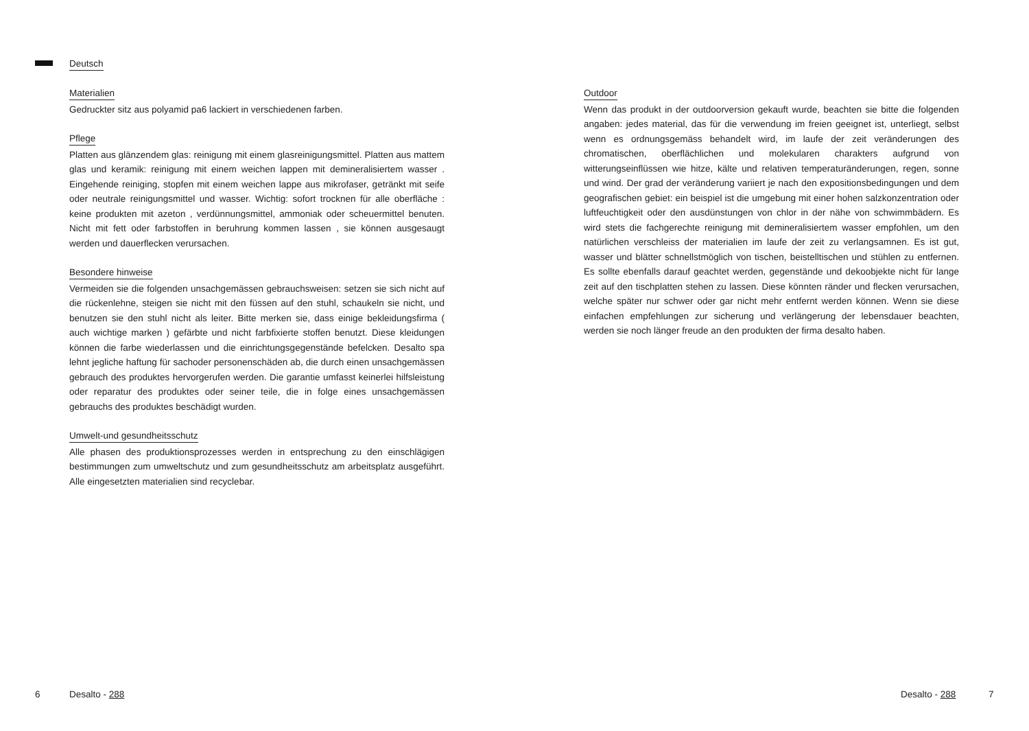Deutsch
Materialien
Gedruckter sitz aus polyamid pa6 lackiert in verschiedenen farben.
Pflege
Platten aus glänzendem glas: reinigung mit einem glasreinigungsmittel. Platten aus mattem glas und keramik: reinigung mit einem weichen lappen mit demineralisiertem wasser . Eingehende reiniging, stopfen mit einem weichen lappe aus mikrofaser, getränkt mit seife oder neutrale reinigungsmittel und wasser. Wichtig: sofort trocknen für alle oberfläche : keine produkten mit azeton , verdünnungsmittel, ammoniak oder scheuermittel benuten. Nicht mit fett oder farbstoffen in beruhrung kommen lassen , sie können ausgesaugt werden und dauerflecken verursachen.
Besondere hinweise
Vermeiden sie die folgenden unsachgemässen gebrauchsweisen: setzen sie sich nicht auf die rückenlehne, steigen sie nicht mit den füssen auf den stuhl, schaukeln sie nicht, und benutzen sie den stuhl nicht als leiter. Bitte merken sie, dass einige bekleidungsfirma ( auch wichtige marken ) gefärbte und nicht farbfixierte stoffen benutzt. Diese kleidungen können die farbe wiederlassen und die einrichtungsgegenstände befelcken. Desalto spa lehnt jegliche haftung für sachoder personenschäden ab, die durch einen unsachgemässen gebrauch des produktes hervorgerufen werden. Die garantie umfasst keinerlei hilfsleistung oder reparatur des produktes oder seiner teile, die in folge eines unsachgemässen gebrauchs des produktes beschädigt wurden.
Umwelt-und gesundheitsschutz
Alle phasen des produktionsprozesses werden in entsprechung zu den einschlägigen bestimmungen zum umweltschutz und zum gesundheitsschutz am arbeitsplatz ausgeführt. Alle eingesetzten materialien sind recyclebar.
Outdoor
Wenn das produkt in der outdoorversion gekauft wurde, beachten sie bitte die folgenden angaben: jedes material, das für die verwendung im freien geeignet ist, unterliegt, selbst wenn es ordnungsgemäss behandelt wird, im laufe der zeit veränderungen des chromatischen, oberflächlichen und molekularen charakters aufgrund von witterungseinflüssen wie hitze, kälte und relativen temperaturänderungen, regen, sonne und wind. Der grad der veränderung variiert je nach den expositionsbedingungen und dem geografischen gebiet: ein beispiel ist die umgebung mit einer hohen salzkonzentration oder luftfeuchtigkeit oder den ausdünstungen von chlor in der nähe von schwimmbädern. Es wird stets die fachgerechte reinigung mit demineralisiertem wasser empfohlen, um den natürlichen verschleiss der materialien im laufe der zeit zu verlangsamnen. Es ist gut, wasser und blätter schnellstmöglich von tischen, beistelltischen und stühlen zu entfernen. Es sollte ebenfalls darauf geachtet werden, gegenstände und dekoobjekte nicht für lange zeit auf den tischplatten stehen zu lassen. Diese könnten ränder und flecken verursachen, welche später nur schwer oder gar nicht mehr entfernt werden können. Wenn sie diese einfachen empfehlungen zur sicherung und verlängerung der lebensdauer beachten, werden sie noch länger freude an den produkten der firma desalto haben.
6 Desalto - 288 Desalto - 288 7